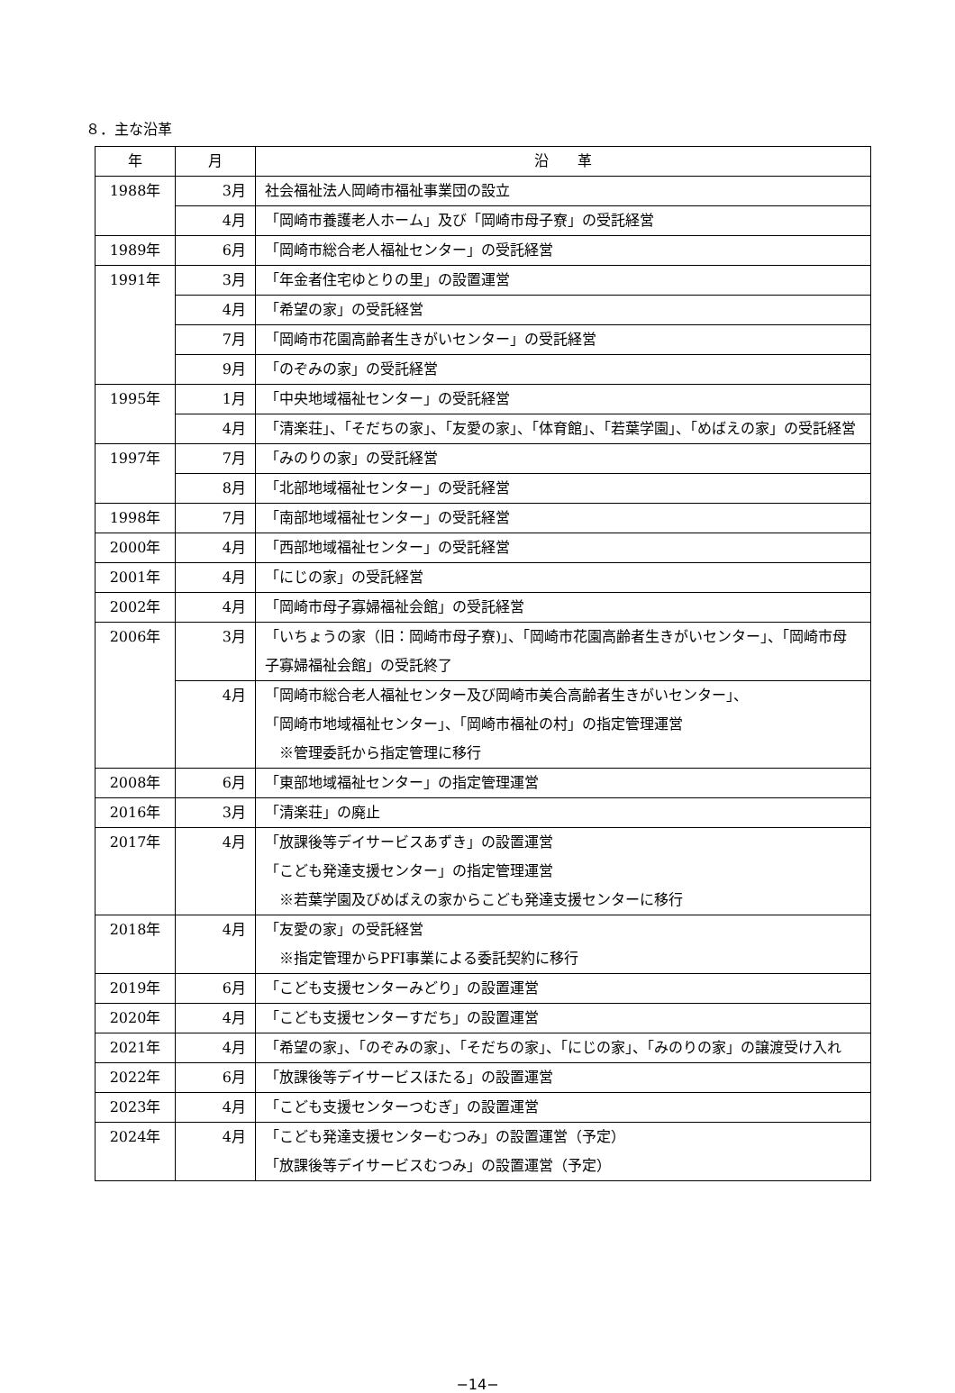８．主な沿革
| 年 | 月 | 沿 革 |
| --- | --- | --- |
| 1988年 | 3月 | 社会福祉法人岡崎市福祉事業団の設立 |
| | 4月 | 「岡崎市養護老人ホーム」及び「岡崎市母子寮」の受託経営 |
| 1989年 | 6月 | 「岡崎市総合老人福祉センター」の受託経営 |
| 1991年 | 3月 | 「年金者住宅ゆとりの里」の設置運営 |
| | 4月 | 「希望の家」の受託経営 |
| | 7月 | 「岡崎市花園高齢者生きがいセンター」の受託経営 |
| | 9月 | 「のぞみの家」の受託経営 |
| 1995年 | 1月 | 「中央地域福祉センター」の受託経営 |
| | 4月 | 「清楽荘」、「そだちの家」、「友愛の家」、「体育館」、「若葉学園」、「めばえの家」の受託経営 |
| 1997年 | 7月 | 「みのりの家」の受託経営 |
| | 8月 | 「北部地域福祉センター」の受託経営 |
| 1998年 | 7月 | 「南部地域福祉センター」の受託経営 |
| 2000年 | 4月 | 「西部地域福祉センター」の受託経営 |
| 2001年 | 4月 | 「にじの家」の受託経営 |
| 2002年 | 4月 | 「岡崎市母子寡婦福祉会館」の受託経営 |
| 2006年 | 3月 | 「いちょうの家（旧：岡崎市母子寮)」、「岡崎市花園高齢者生きがいセンター」、「岡崎市母子寡婦福祉会館」の受託終了 |
| | 4月 | 「岡崎市総合老人福祉センター及び岡崎市美合高齢者生きがいセンター」、 「岡崎市地域福祉センター」、「岡崎市福祉の村」の指定管理運営 ※管理委託から指定管理に移行 |
| 2008年 | 6月 | 「東部地域福祉センター」の指定管理運営 |
| 2016年 | 3月 | 「清楽荘」の廃止 |
| 2017年 | 4月 | 「放課後等デイサービスあずき」の設置運営 「こども発達支援センター」の指定管理運営 ※若葉学園及びめばえの家からこども発達支援センターに移行 |
| 2018年 | 4月 | 「友愛の家」の受託経営 ※指定管理からPFI事業による委託契約に移行 |
| 2019年 | 6月 | 「こども支援センターみどり」の設置運営 |
| 2020年 | 4月 | 「こども支援センターすだち」の設置運営 |
| 2021年 | 4月 | 「希望の家」、「のぞみの家」、「そだちの家」、「にじの家」、「みのりの家」の譲渡受け入れ |
| 2022年 | 6月 | 「放課後等デイサービスほたる」の設置運営 |
| 2023年 | 4月 | 「こども支援センターつむぎ」の設置運営 |
| 2024年 | 4月 | 「こども発達支援センターむつみ」の設置運営（予定） 「放課後等デイサービスむつみ」の設置運営（予定） |
−14−